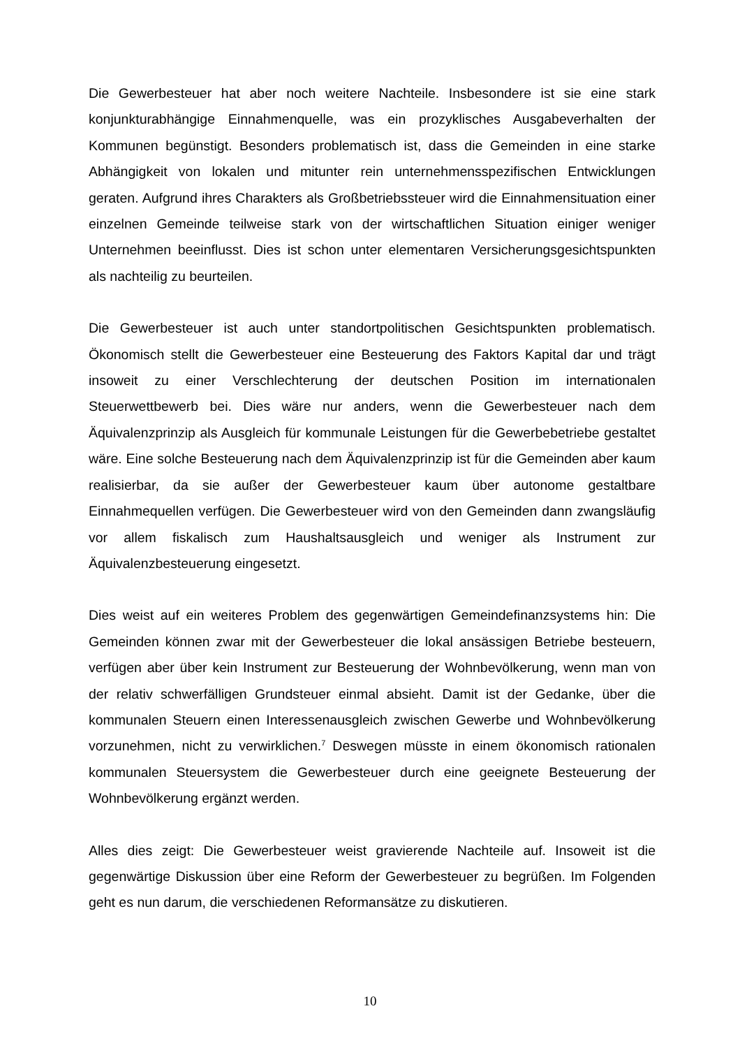Die Gewerbesteuer hat aber noch weitere Nachteile. Insbesondere ist sie eine stark konjunkturabhängige Einnahmenquelle, was ein prozyklisches Ausgabeverhalten der Kommunen begünstigt. Besonders problematisch ist, dass die Gemeinden in eine starke Abhängigkeit von lokalen und mitunter rein unternehmensspezifischen Entwicklungen geraten. Aufgrund ihres Charakters als Großbetriebssteuer wird die Einnahmensituation einer einzelnen Gemeinde teilweise stark von der wirtschaftlichen Situation einiger weniger Unternehmen beeinflusst. Dies ist schon unter elementaren Versicherungsgesichtspunkten als nachteilig zu beurteilen.
Die Gewerbesteuer ist auch unter standortpolitischen Gesichtspunkten problematisch. Ökonomisch stellt die Gewerbesteuer eine Besteuerung des Faktors Kapital dar und trägt insoweit zu einer Verschlechterung der deutschen Position im internationalen Steuerwettbewerb bei. Dies wäre nur anders, wenn die Gewerbesteuer nach dem Äquivalenzprinzip als Ausgleich für kommunale Leistungen für die Gewerbebetriebe gestaltet wäre. Eine solche Besteuerung nach dem Äquivalenzprinzip ist für die Gemeinden aber kaum realisierbar, da sie außer der Gewerbesteuer kaum über autonome gestaltbare Einnahmequellen verfügen. Die Gewerbesteuer wird von den Gemeinden dann zwangsläufig vor allem fiskalisch zum Haushaltsausgleich und weniger als Instrument zur Äquivalenzbesteuerung eingesetzt.
Dies weist auf ein weiteres Problem des gegenwärtigen Gemeindefinanzsystems hin: Die Gemeinden können zwar mit der Gewerbesteuer die lokal ansässigen Betriebe besteuern, verfügen aber über kein Instrument zur Besteuerung der Wohnbevölkerung, wenn man von der relativ schwerfälligen Grundsteuer einmal absieht. Damit ist der Gedanke, über die kommunalen Steuern einen Interessenausgleich zwischen Gewerbe und Wohnbevölkerung vorzunehmen, nicht zu verwirklichen.<sup>7</sup> Deswegen müsste in einem ökonomisch rationalen kommunalen Steuersystem die Gewerbesteuer durch eine geeignete Besteuerung der Wohnbevölkerung ergänzt werden.
Alles dies zeigt: Die Gewerbesteuer weist gravierende Nachteile auf. Insoweit ist die gegenwärtige Diskussion über eine Reform der Gewerbesteuer zu begrüßen. Im Folgenden geht es nun darum, die verschiedenen Reformansätze zu diskutieren.
10